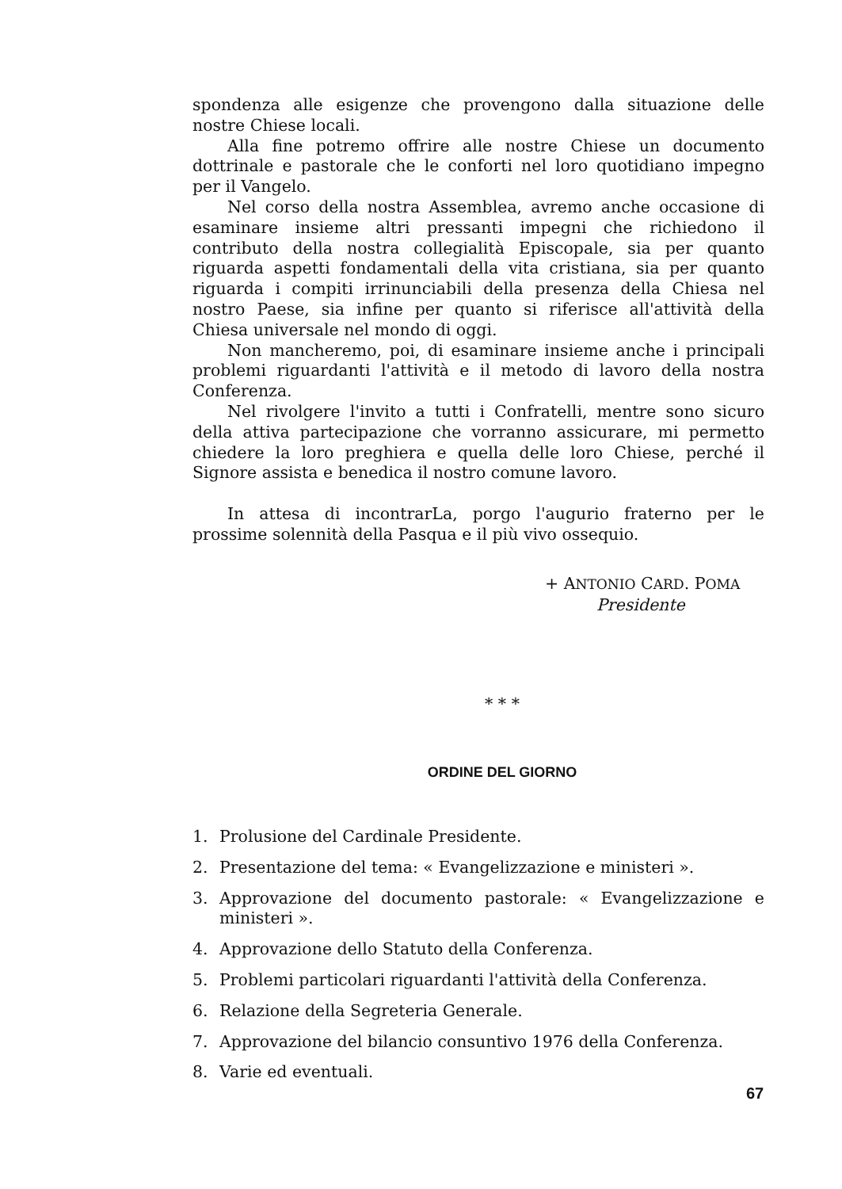spondenza alle esigenze che provengono dalla situazione delle nostre Chiese locali.
Alla fine potremo offrire alle nostre Chiese un documento dottrinale e pastorale che le conforti nel loro quotidiano impegno per il Vangelo.
Nel corso della nostra Assemblea, avremo anche occasione di esaminare insieme altri pressanti impegni che richiedono il contributo della nostra collegialità Episcopale, sia per quanto riguarda aspetti fondamentali della vita cristiana, sia per quanto riguarda i compiti irrinunciabili della presenza della Chiesa nel nostro Paese, sia infine per quanto si riferisce all'attività della Chiesa universale nel mondo di oggi.
Non mancheremo, poi, di esaminare insieme anche i principali problemi riguardanti l'attività e il metodo di lavoro della nostra Conferenza.
Nel rivolgere l'invito a tutti i Confratelli, mentre sono sicuro della attiva partecipazione che vorranno assicurare, mi permetto chiedere la loro preghiera e quella delle loro Chiese, perché il Signore assista e benedica il nostro comune lavoro.
In attesa di incontrarLa, porgo l'augurio fraterno per le prossime solennità della Pasqua e il più vivo ossequio.
+ ANTONIO CARD. POMA
Presidente
* * *
ORDINE DEL GIORNO
1. Prolusione del Cardinale Presidente.
2. Presentazione del tema: « Evangelizzazione e ministeri ».
3. Approvazione del documento pastorale: « Evangelizzazione e ministeri ».
4. Approvazione dello Statuto della Conferenza.
5. Problemi particolari riguardanti l'attività della Conferenza.
6. Relazione della Segreteria Generale.
7. Approvazione del bilancio consuntivo 1976 della Conferenza.
8. Varie ed eventuali.
67